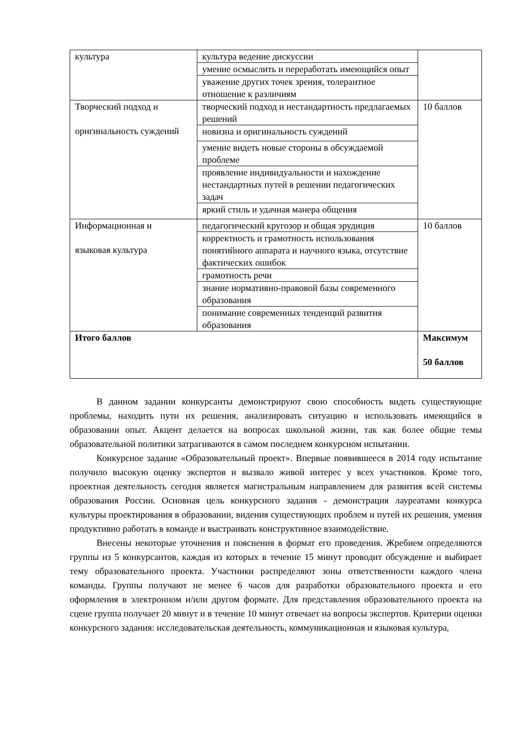| культура | культура ведение дискуссии | |
| | умение осмыслить и переработать имеющийся опыт | |
| | уважение других точек зрения, толерантное отношение к различиям | |
| Творческий подход и оригинальность суждений | творческий подход и нестандартность предлагаемых решений | 10 баллов |
| | новизна и оригинальность суждений | |
| | умение видеть новые стороны в обсуждаемой проблеме | |
| | проявление индивидуальности и нахождение нестандартных путей в решении педагогических задач | |
| | яркий стиль и удачная манера общения | |
| Информационная и языковая культура | педагогический кругозор и общая эрудиция | 10 баллов |
| | корректность и грамотность использования понятийного аппарата и научного языка, отсутствие фактических ошибок | |
| | грамотность речи | |
| | знание нормативно-правовой базы современного образования | |
| | понимание современных тенденций развития образования | |
| Итого баллов | | Максимум 50 баллов |
В данном задании конкурсанты демонстрируют свою способность видеть существующие проблемы, находить пути их решения, анализировать ситуацию и использовать имеющийся в образовании опыт. Акцент делается на вопросах школьной жизни, так как более общие темы образовательной политики затрагиваются в самом последнем конкурсном испытании.
Конкурсное задание «Образовательный проект». Впервые появившееся в 2014 году испытание получило высокую оценку экспертов и вызвало живой интерес у всех участников. Кроме того, проектная деятельность сегодня является магистральным направлением для развития всей системы образования России. Основная цель конкурсного задания - демонстрация лауреатами конкурса культуры проектирования в образовании, видения существующих проблем и путей их решения, умения продуктивно работать в команде и выстраивать конструктивное взаимодействие.
Внесены некоторые уточнения и пояснения в формат его проведения. Жребием определяются группы из 5 конкурсантов, каждая из которых в течение 15 минут проводит обсуждение и выбирает тему образовательного проекта. Участники распределяют зоны ответственности каждого члена команды. Группы получают не менее 6 часов для разработки образовательного проекта и его оформления в электронном и/или другом формате. Для представления образовательного проекта на сцене группа получает 20 минут и в течение 10 минут отвечает на вопросы экспертов. Критерии оценки конкурсного задания: исследовательская деятельность, коммуникационная и языковая культура,